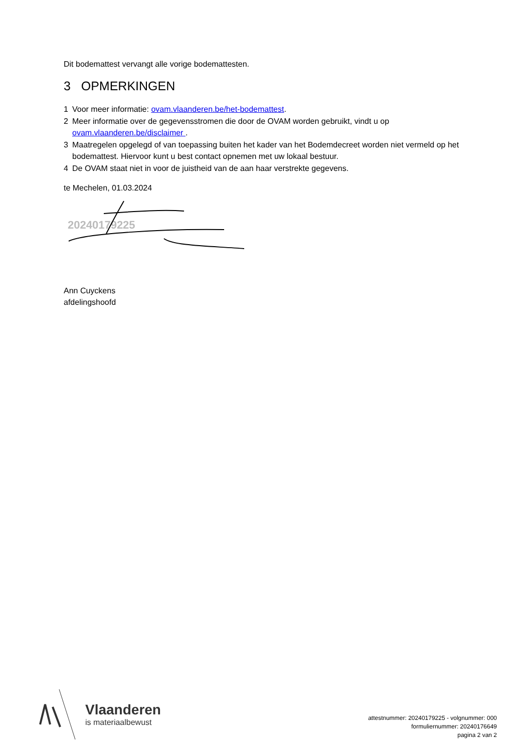Dit bodemattest vervangt alle vorige bodemattesten.
3 OPMERKINGEN
1 Voor meer informatie: ovam.vlaanderen.be/het-bodemattest.
2 Meer informatie over de gegevensstromen die door de OVAM worden gebruikt, vindt u op ovam.vlaanderen.be/disclaimer .
3 Maatregelen opgelegd of van toepassing buiten het kader van het Bodemdecreet worden niet vermeld op het bodemattest. Hiervoor kunt u best contact opnemen met uw lokaal bestuur.
4 De OVAM staat niet in voor de juistheid van de aan haar verstrekte gegevens.
te Mechelen, 01.03.2024
20240179225
Ann Cuyckens
afdelingshoofd
Vlaanderen
is materiaalbewust
attestnummer: 20240179225 - volgnummer: 000
formuliernummer: 20240176649
pagina 2 van 2